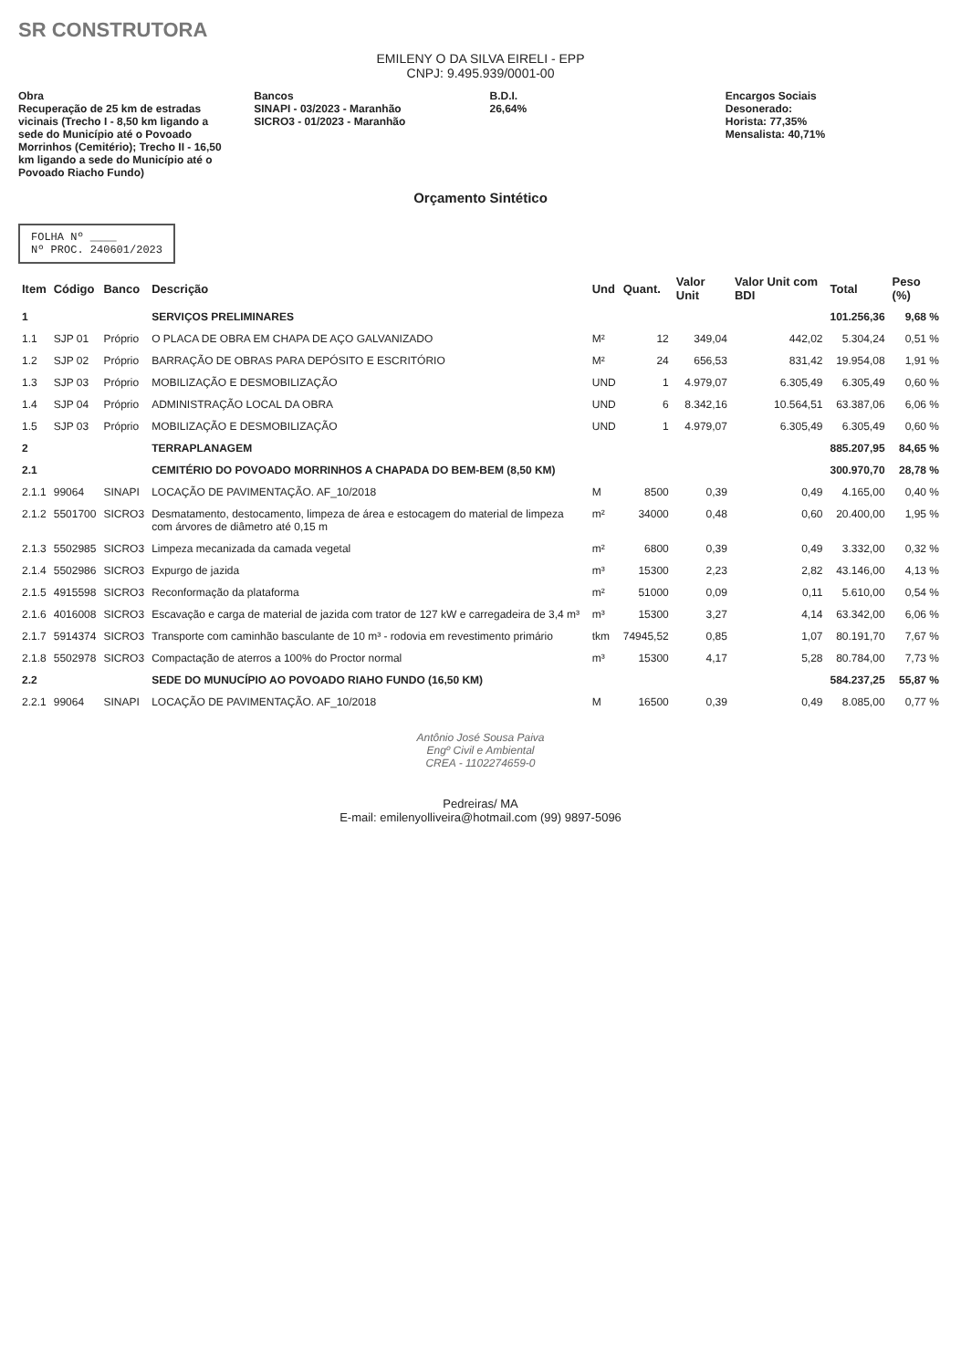SR CONSTRUTORA
EMILENY O DA SILVA EIRELI - EPP
CNPJ: 9.495.939/0001-00
Obra
Recuperação de 25 km de estradas vicinais (Trecho I - 8,50 km ligando a sede do Município até o Povoado Morrinhos (Cemitério); Trecho II - 16,50 km ligando a sede do Município até o Povoado Riacho Fundo)
Bancos
SINAPI - 03/2023 - Maranhão
SICRO3 - 01/2023 - Maranhão
B.D.I.
26,64%
Encargos Sociais
Desonerado:
Horista: 77,35%
Mensalista: 40,71%
Orçamento Sintético
FOLHA Nº ____
Nº PROC. 240601/2023
| Item | Código | Banco | Descrição | Und | Quant. | Valor Unit | Valor Unit com BDI | Total | Peso (%) |
| --- | --- | --- | --- | --- | --- | --- | --- | --- | --- |
| 1 | | | SERVIÇOS PRELIMINARES | | | | | 101.256,36 | 9,68 % |
| 1.1 | SJP 01 | Próprio | O PLACA DE OBRA EM CHAPA DE AÇO GALVANIZADO | M² | 12 | 349,04 | 442,02 | 5.304,24 | 0,51 % |
| 1.2 | SJP 02 | Próprio | BARRAÇÃO DE OBRAS PARA DEPÓSITO E ESCRITÓRIO | M² | 24 | 656,53 | 831,42 | 19.954,08 | 1,91 % |
| 1.3 | SJP 03 | Próprio | MOBILIZAÇÃO E DESMOBILIZAÇÃO | UND | 1 | 4.979,07 | 6.305,49 | 6.305,49 | 0,60 % |
| 1.4 | SJP 04 | Próprio | ADMINISTRAÇÃO LOCAL DA OBRA | UND | 6 | 8.342,16 | 10.564,51 | 63.387,06 | 6,06 % |
| 1.5 | SJP 03 | Próprio | MOBILIZAÇÃO E DESMOBILIZAÇÃO | UND | 1 | 4.979,07 | 6.305,49 | 6.305,49 | 0,60 % |
| 2 | | | TERRAPLANAGEM | | | | | 885.207,95 | 84,65 % |
| 2.1 | | | CEMITÉRIO DO POVOADO MORRINHOS A CHAPADA DO BEM-BEM (8,50 KM) | | | | | 300.970,70 | 28,78 % |
| 2.1.1 | 99064 | SINAPI | LOCAÇÃO DE PAVIMENTAÇÃO. AF_10/2018 | M | 8500 | 0,39 | 0,49 | 4.165,00 | 0,40 % |
| 2.1.2 | 5501700 | SICRO3 | Desmatamento, destocamento, limpeza de área e estocagem do material de limpeza com árvores de diâmetro até 0,15 m | m² | 34000 | 0,48 | 0,60 | 20.400,00 | 1,95 % |
| 2.1.3 | 5502985 | SICRO3 | Limpeza mecanizada da camada vegetal | m² | 6800 | 0,39 | 0,49 | 3.332,00 | 0,32 % |
| 2.1.4 | 5502986 | SICRO3 | Expurgo de jazida | m³ | 15300 | 2,23 | 2,82 | 43.146,00 | 4,13 % |
| 2.1.5 | 4915598 | SICRO3 | Reconformação da plataforma | m² | 51000 | 0,09 | 0,11 | 5.610,00 | 0,54 % |
| 2.1.6 | 4016008 | SICRO3 | Escavação e carga de material de jazida com trator de 127 kW e carregadeira de 3,4 m³ | m³ | 15300 | 3,27 | 4,14 | 63.342,00 | 6,06 % |
| 2.1.7 | 5914374 | SICRO3 | Transporte com caminhão basculante de 10 m³ - rodovia em revestimento primário | tkm | 74945,52 | 0,85 | 1,07 | 80.191,70 | 7,67 % |
| 2.1.8 | 5502978 | SICRO3 | Compactação de aterros a 100% do Proctor normal | m³ | 15300 | 4,17 | 5,28 | 80.784,00 | 7,73 % |
| 2.2 | | | SEDE DO MUNUCÍPIO AO POVOADO RIAHO FUNDO (16,50 KM) | | | | | 584.237,25 | 55,87 % |
| 2.2.1 | 99064 | SINAPI | LOCAÇÃO DE PAVIMENTAÇÃO. AF_10/2018 | M | 16500 | 0,39 | 0,49 | 8.085,00 | 0,77 % |
Antônio José Sousa Paiva
Engº Civil e Ambiental
CREA - 1102274659-0
Pedreiras/ MA
E-mail: emilenyolliveira@hotmail.com (99) 9897-5096